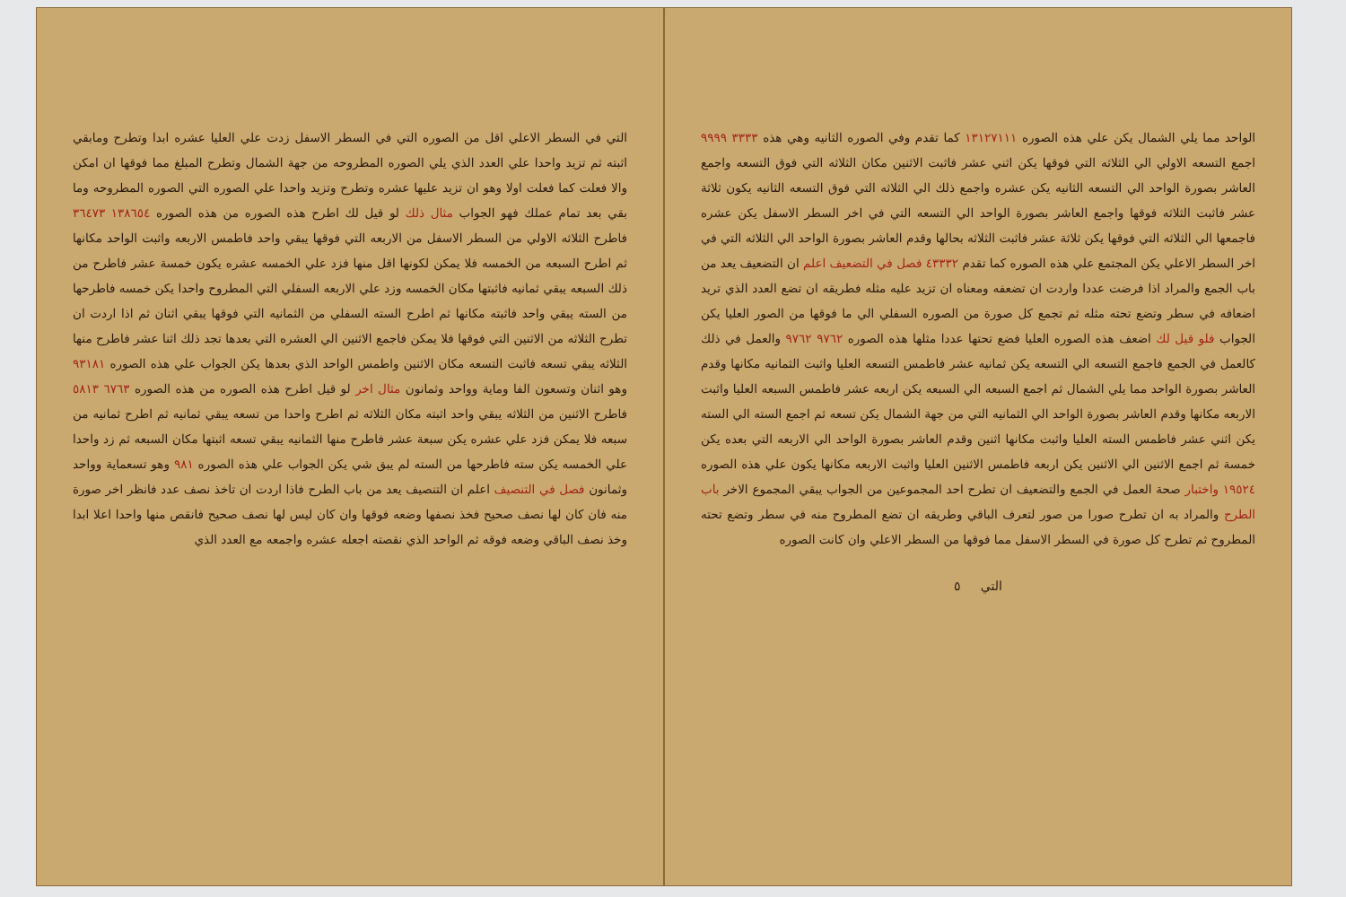الواحد مما يلي الشمال يكن علي هذه الصوره ١٣١٢٧١١١ كما تقدم وفي الصوره الثانيه وهي هذه ٣٣٣٣ ٩٩٩٩ اجمع التسعه الاولي الي الثلاثه التي فوقها يكن اثني عشر فاثبت الاثنين مكان الثلاثه التي فوق التسعه واجمع العاشر بصورة الواحد الي التسعه الثانيه يكن عشره واجمع ذلك الي الثلاثه التي فوق التسعه الثانيه يكون ثلاثة عشر فاثبت الثلاثه فوقها واجمع العاشر بصورة الواحد الي التسعه التي في اخر السطر الاسفل يكن عشره فاجمعها الي الثلاثه التي فوقها يكن ثلاثة عشر فاثبت الثلاثه بحالها وقدم العاشر بصورة الواحد الي الثلاثه التي في اخر السطر الاعلي يكن المجتمع علي هذه الصوره كما تقدم ٤٣٣٣٢ فصل في التضعيف اعلم ان التضعيف يعد من باب الجمع والمراد اذا فرضت عددا واردت ان تضعفه ومعناه ان تزيد عليه مثله فطريقه ان تضع العدد الذي تريد اضعافه في سطر وتضع تحته مثله ثم تجمع كل صورة من الصوره السفلي الي ما فوقها من الصور العليا يكن الجواب فلو قيل لك اضعف هذه الصوره العليا فضع تحتها عددا مثلها هذه الصوره ٩٧٦٢ ٩٧٦٢ والعمل في ذلك كالعمل في الجمع فاجمع التسعه الي التسعه يكن ثمانيه عشر فاطمس التسعه العليا واثبت الثمانيه مكانها وقدم العاشر بصورة الواحد مما يلي الشمال ثم اجمع السبعه الي السبعه يكن اربعه عشر فاطمس السبعه العليا واثبت الاربعه مكانها وقدم العاشر بصورة الواحد الي الثمانيه التي من جهة الشمال يكن تسعه ثم اجمع السته الي السته يكن اثني عشر فاطمس السته العليا واثبت مكانها اثنين وقدم العاشر بصورة الواحد الي الاربعه التي بعده يكن خمسة ثم اجمع الاثنين الي الاثنين يكن اربعه فاطمس الاثنين العليا واثبت الاربعه مكانها يكون علي هذه الصوره ١٩٥٢٤ واختبار صحة العمل في الجمع والتضعيف ان تطرح احد المجموعين من الجواب يبقي المجموع الاخر باب الطرح والمراد به ان تطرح صورا من صور لتعرف الباقي وطريقه ان تضع المطروح منه في سطر وتضع تحته المطروح ثم تطرح كل صورة في السطر الاسفل مما فوقها من السطر الاعلي وان كانت الصوره
التي ٥
التي في السطر الاعلي اقل من الصوره التي في السطر الاسفل زدت علي العليا عشره ابدا وتطرح ومابقي اثبته ثم تزيد واحدا علي العدد الذي يلي الصوره المطروحه من جهة الشمال وتطرح المبلغ مما فوقها ان امكن والا فعلت كما فعلت اولا وهو ان تزيد عليها عشره وتطرح وتزيد واحدا علي الصوره التي الصوره المطروحه وما بقي بعد تمام عملك فهو الجواب مثال ذلك لو قيل لك اطرح هذه الصوره من هذه الصوره ١٣٨٦٥٤ ٣٦٤٧٣ فاطرح الثلاثه الاولي من السطر الاسفل من الاربعه التي فوقها يبقي واحد فاطمس الاربعه واثبت الواحد مكانها ثم اطرح السبعه من الخمسه فلا يمكن لكونها اقل منها فزد علي الخمسه عشره يكون خمسة عشر فاطرح من ذلك السبعه يبقي ثمانيه فاثبتها مكان الخمسه وزد علي الاربعه السفلي التي المطروح واحدا يكن خمسه فاطرحها من السته يبقي واحد فاثبته مكانها ثم اطرح السته السفلي من الثمانيه التي فوقها يبقي اثنان ثم اذا اردت ان تطرح الثلاثه من الاثنين التي فوقها فلا يمكن فاجمع الاثنين الي العشره التي بعدها تجد ذلك اثنا عشر فاطرح منها الثلاثه يبقي تسعه فاثبت التسعه مكان الاثنين واطمس الواحد الذي بعدها يكن الجواب علي هذه الصوره ٩٣١٨١ وهو اثنان وتسعون الفا وماية وواحد وثمانون مثال اخر لو قيل اطرح هذه الصوره من هذه الصوره ٦٧٦٣ ٥٨١٣ فاطرح الاثنين من الثلاثه يبقي واحد اثبته مكان الثلاثه ثم اطرح واحدا من تسعه يبقي ثمانيه ثم اطرح ثمانيه من سبعه فلا يمكن فزد علي عشره يكن سبعة عشر فاطرح منها الثمانيه يبقي تسعه اثبتها مكان السبعه ثم زد واحدا علي الخمسه يكن سته فاطرحها من السته لم يبق شي يكن الجواب علي هذه الصوره ٩٨١ وهو تسعماية وواحد وثمانون فصل في التنصيف اعلم ان التنصيف يعد من باب الطرح فاذا اردت ان تاخذ نصف عدد فانظر اخر صورة منه فان كان لها نصف صحيح فخذ نصفها وضعه فوقها وان كان ليس لها نصف صحيح فانقص منها واحدا اعلا ابدا وخذ نصف الباقي وضعه فوقه ثم الواحد الذي نقصته اجعله عشره واجمعه مع العدد الذي